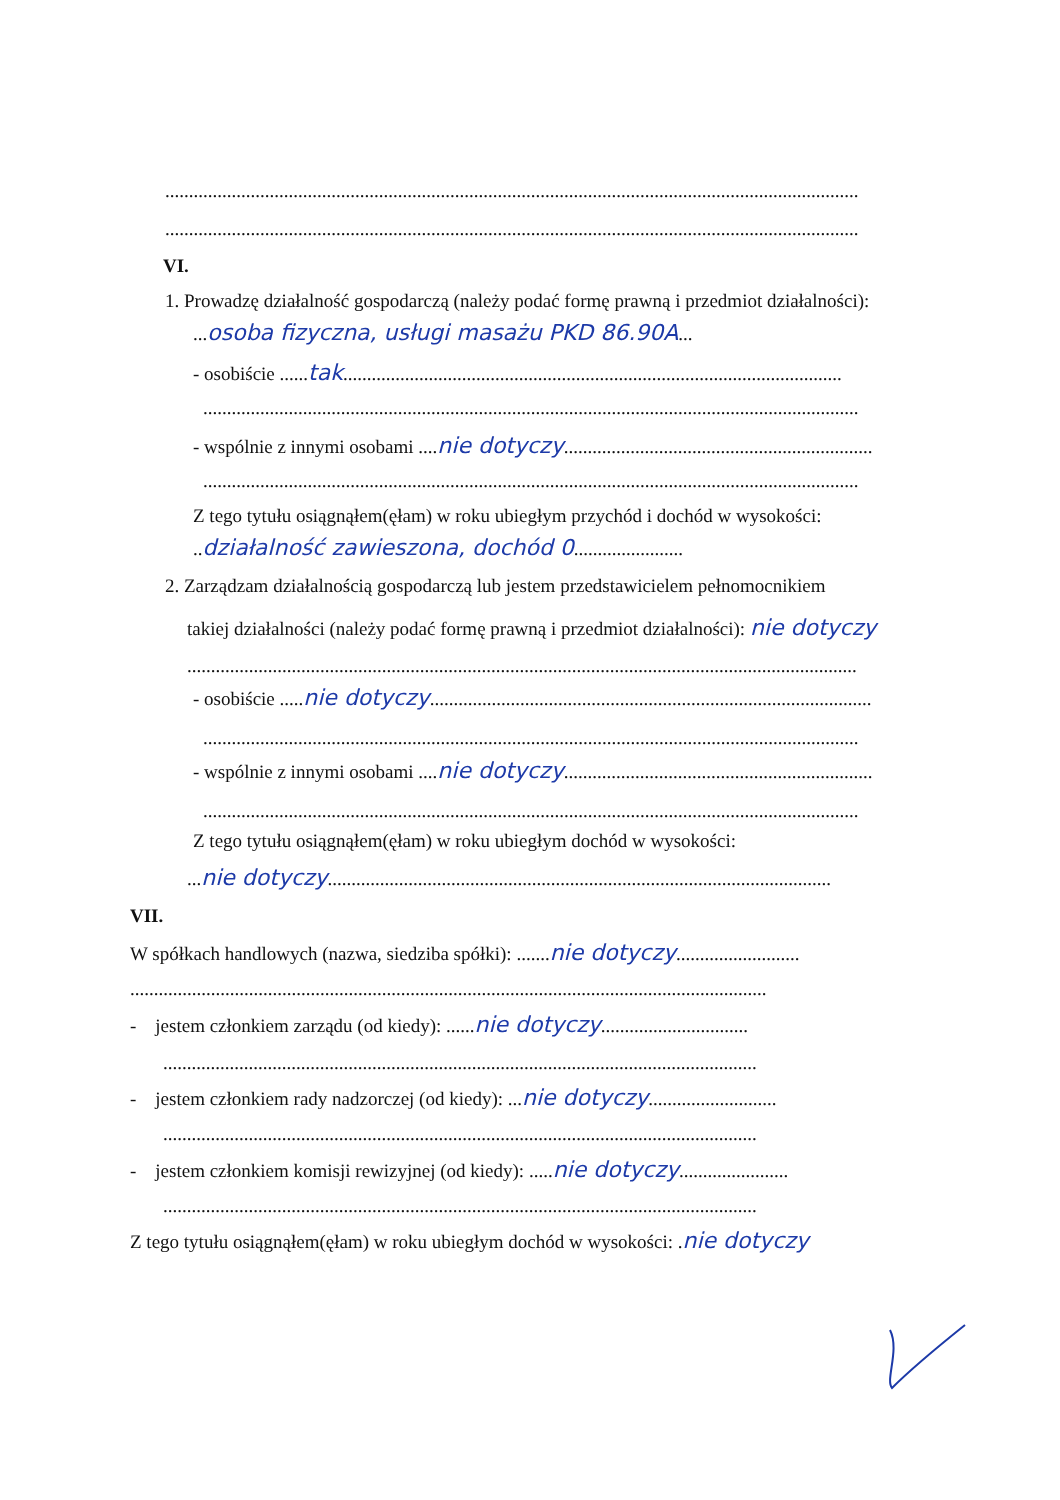..................................................................................................................................................
..................................................................................................................................................
VI.
1. Prowadzę działalność gospodarczą (należy podać formę prawną i przedmiot działalności):
...osoba fizyczna, usługi masażu PKD 86.90A...
- osobiście ......tak.........................................................................................................
..........................................................................................................................................
- wspólnie z innymi osobami ....nie dotyczy.................................................................
..........................................................................................................................................
Z tego tytułu osiągnąłem(ęłam) w roku ubiegłym przychód i dochód w wysokości:
..działalność zawieszona, dochód 0.......................
2. Zarządzam działalnością gospodarczą lub jestem przedstawicielem pełnomocnikiem
takiej działalności (należy podać formę prawną i przedmiot działalności): nie dotyczy
.............................................................................................................................................
- osobiście .....nie dotyczy.............................................................................................
..........................................................................................................................................
- wspólnie z innymi osobami ....nie dotyczy.................................................................
..........................................................................................................................................
Z tego tytułu osiągnąłem(ęłam) w roku ubiegłym dochód w wysokości:
...nie dotyczy..........................................................................................................
VII.
W spółkach handlowych (nazwa, siedziba spółki): .......nie dotyczy..........................
......................................................................................................................................
- jestem członkiem zarządu (od kiedy): ......nie dotyczy...............................
.............................................................................................................................
- jestem członkiem rady nadzorczej (od kiedy): ...nie dotyczy...........................
.............................................................................................................................
- jestem członkiem komisji rewizyjnej (od kiedy): .....nie dotyczy.......................
.............................................................................................................................
Z tego tytułu osiągnąłem(ęłam) w roku ubiegłym dochód w wysokości: .nie dotyczy